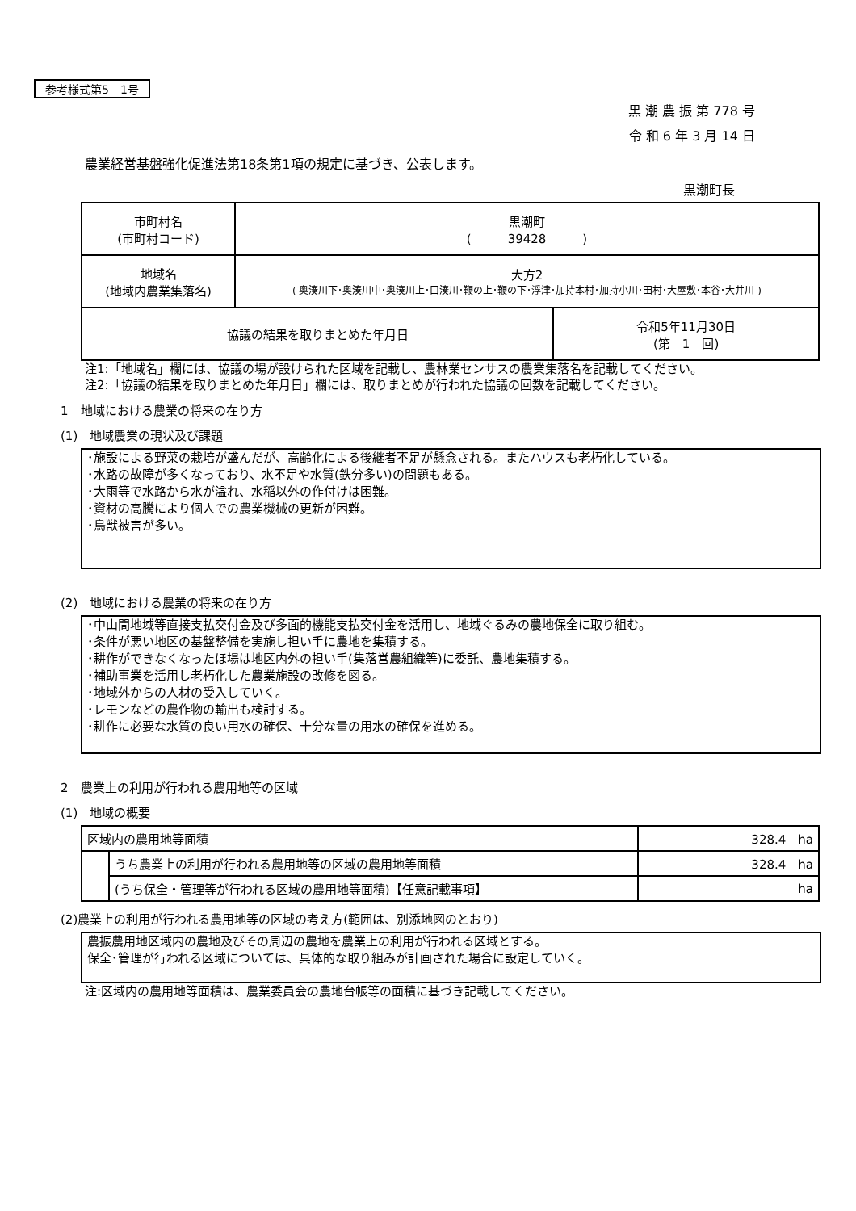参考様式第5－1号
黒 潮 農 振 第 778 号
令 和 6 年 3 月 14 日
農業経営基盤強化促進法第18条第1項の規定に基づき、公表します。
黒潮町長
| 市町村名 (市町村コード) | 黒潮町 ( 39428 ) | |
| 地域名 (地域内農業集落名) | 大方2 ( 奥湊川下･奥湊川中･奥湊川上･口湊川･鞭の上･鞭の下･浮津･加持本村･加持小川･田村･大屋敷･本谷･大井川 ) | |
| 協議の結果を取りまとめた年月日 | | 令和5年11月30日 (第 1 回) |
注1:「地域名」欄には、協議の場が設けられた区域を記載し、農林業センサスの農業集落名を記載してください。
注2:「協議の結果を取りまとめた年月日」欄には、取りまとめが行われた協議の回数を記載してください。
1　地域における農業の将来の在り方
(1)　地域農業の現状及び課題
･施設による野菜の栽培が盛んだが、高齢化による後継者不足が懸念される。またハウスも老朽化している。
･水路の故障が多くなっており、水不足や水質(鉄分多い)の問題もある。
･大雨等で水路から水が溢れ、水稲以外の作付けは困難。
･資材の高騰により個人での農業機械の更新が困難。
･鳥獣被害が多い。
(2)　地域における農業の将来の在り方
･中山間地域等直接支払交付金及び多面的機能支払交付金を活用し、地域ぐるみの農地保全に取り組む。
･条件が悪い地区の基盤整備を実施し担い手に農地を集積する。
･耕作ができなくなったほ場は地区内外の担い手(集落営農組織等)に委託、農地集積する。
･補助事業を活用し老朽化した農業施設の改修を図る。
･地域外からの人材の受入していく。
･レモンなどの農作物の輸出も検討する。
･耕作に必要な水質の良い用水の確保、十分な量の用水の確保を進める。
2　農業上の利用が行われる農用地等の区域
(1)　地域の概要
| 区域内の農用地等面積 | | 328.4 ha |
| | うち農業上の利用が行われる農用地等の区域の農用地等面積 | 328.4 ha |
| | (うち保全・管理等が行われる区域の農用地等面積)【任意記載事項】 | ha |
(2)農業上の利用が行われる農用地等の区域の考え方(範囲は、別添地図のとおり)
農振農用地区域内の農地及びその周辺の農地を農業上の利用が行われる区域とする。
保全･管理が行われる区域については、具体的な取り組みが計画された場合に設定していく。
注:区域内の農用地等面積は、農業委員会の農地台帳等の面積に基づき記載してください。